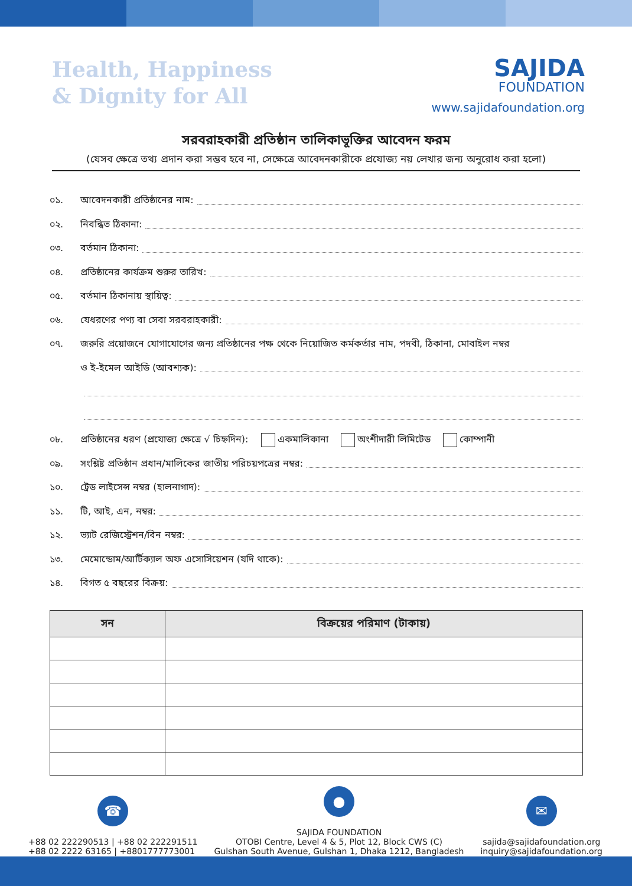Health, Happiness
& Dignity for All
SAJIDA
FOUNDATION
www.sajidafoundation.org
সরবরাহকারী প্রতিষ্ঠান তালিকাভূক্তির আবেদন ফরম
(যেসব ক্ষেত্রে তথ্য প্রদান করা সম্ভব হবে না, সেক্ষেত্রে আবেদনকারীকে প্রযোজ্য নয় লেখার জন্য অনুরোধ করা হলো)
০১. আবেদনকারী প্রতিষ্ঠানের নাম:
০২. নিবন্ধিত ঠিকানা:
০৩. বর্তমান ঠিকানা:
০৪. প্রতিষ্ঠানের কার্যক্রম শুরুর তারিখ:
০৫. বর্তমান ঠিকানায় স্থায়িত্ব:
০৬. যেধরণের পণ্য বা সেবা সরবরাহকারী:
০৭. জরুরি প্রয়োজনে যোগাযোগের জন্য প্রতিষ্ঠানের পক্ষ থেকে নিয়োজিত কর্মকর্তার নাম, পদবী, ঠিকানা, মোবাইল নম্বর
ও ই-ইমেল আইডি (আবশ্যক):
০৮. প্রতিষ্ঠানের ধরণ (প্রযোজ্য ক্ষেত্রে √ চিহ্নদিন): একমালিকানা অংশীদারী লিমিটেড কোম্পানী
০৯. সংশ্লিষ্ট প্রতিষ্ঠান প্রধান/মালিকের জাতীয় পরিচয়পত্রের নম্বর:
১০. ট্রেড লাইসেন্স নম্বর (হালনাগাদ):
১১. টি, আই, এন, নম্বর:
১২. ভ্যাট রেজিস্ট্রেশন/বিন নম্বর:
১৩. মেমোন্ডোম/আর্টিক্যাল অফ এসোসিয়েশন (যদি থাকে):
১৪. বিগত ৫ বছরের বিক্রয়:
| সন | বিক্রয়ের পরিমাণ (টাকায়) |
| --- | --- |
☎
+88 02 222290513 | +88 02 222291511
+88 02 2222 63165 | +8801777773001
●
SAJIDA FOUNDATION
OTOBI Centre, Level 4 & 5, Plot 12, Block CWS (C)
Gulshan South Avenue, Gulshan 1, Dhaka 1212, Bangladesh
✉
sajida@sajidafoundation.org
inquiry@sajidafoundation.org